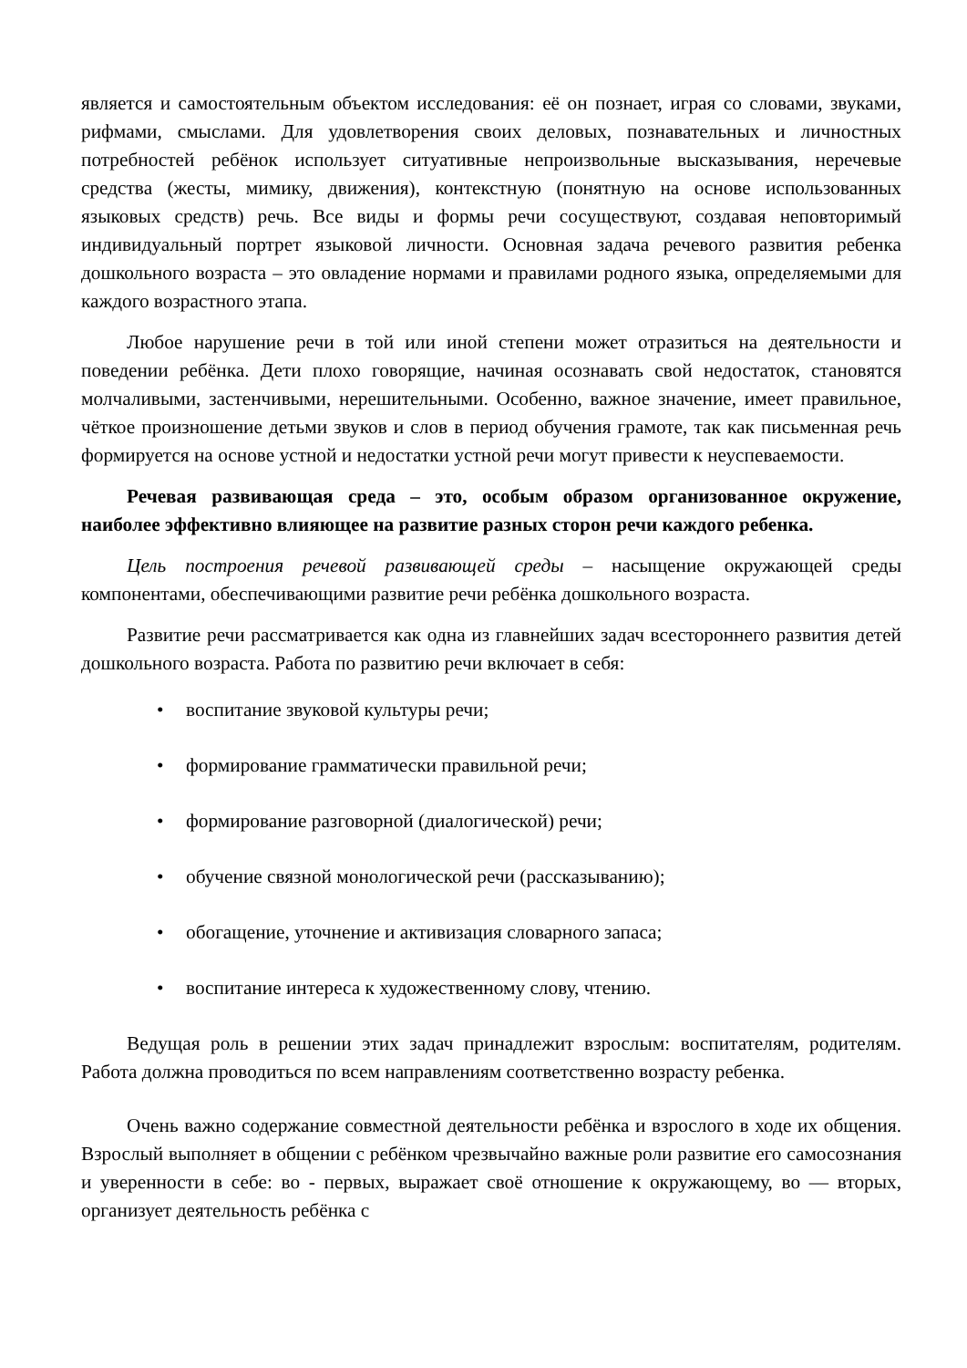является и самостоятельным объектом исследования: её он познает, играя со словами, звуками, рифмами, смыслами. Для удовлетворения своих деловых, познавательных и личностных потребностей ребёнок использует ситуативные непроизвольные высказывания, неречевые средства (жесты, мимику, движения), контекстную (понятную на основе использованных языковых средств) речь. Все виды и формы речи сосуществуют, создавая неповторимый индивидуальный портрет языковой личности. Основная задача речевого развития ребенка дошкольного возраста – это овладение нормами и правилами родного языка, определяемыми для каждого возрастного этапа.
Любое нарушение речи в той или иной степени может отразиться на деятельности и поведении ребёнка. Дети плохо говорящие, начиная осознавать свой недостаток, становятся молчаливыми, застенчивыми, нерешительными. Особенно, важное значение, имеет правильное, чёткое произношение детьми звуков и слов в период обучения грамоте, так как письменная речь формируется на основе устной и недостатки устной речи могут привести к неуспеваемости.
Речевая развивающая среда – это, особым образом организованное окружение, наиболее эффективно влияющее на развитие разных сторон речи каждого ребенка.
Цель построения речевой развивающей среды – насыщение окружающей среды компонентами, обеспечивающими развитие речи ребёнка дошкольного возраста.
Развитие речи рассматривается как одна из главнейших задач всестороннего развития детей дошкольного возраста. Работа по развитию речи включает в себя:
• воспитание звуковой культуры речи;
• формирование грамматически правильной речи;
• формирование разговорной (диалогической) речи;
• обучение связной монологической речи (рассказыванию);
• обогащение, уточнение и активизация словарного запаса;
• воспитание интереса к художественному слову, чтению.
Ведущая роль в решении этих задач принадлежит взрослым: воспитателям, родителям. Работа должна проводиться по всем направлениям соответственно возрасту ребенка.
Очень важно содержание совместной деятельности ребёнка и взрослого в ходе их общения. Взрослый выполняет в общении с ребёнком чрезвычайно важные роли развитие его самосознания и уверенности в себе: во - первых, выражает своё отношение к окружающему, во — вторых, организует деятельность ребёнка с